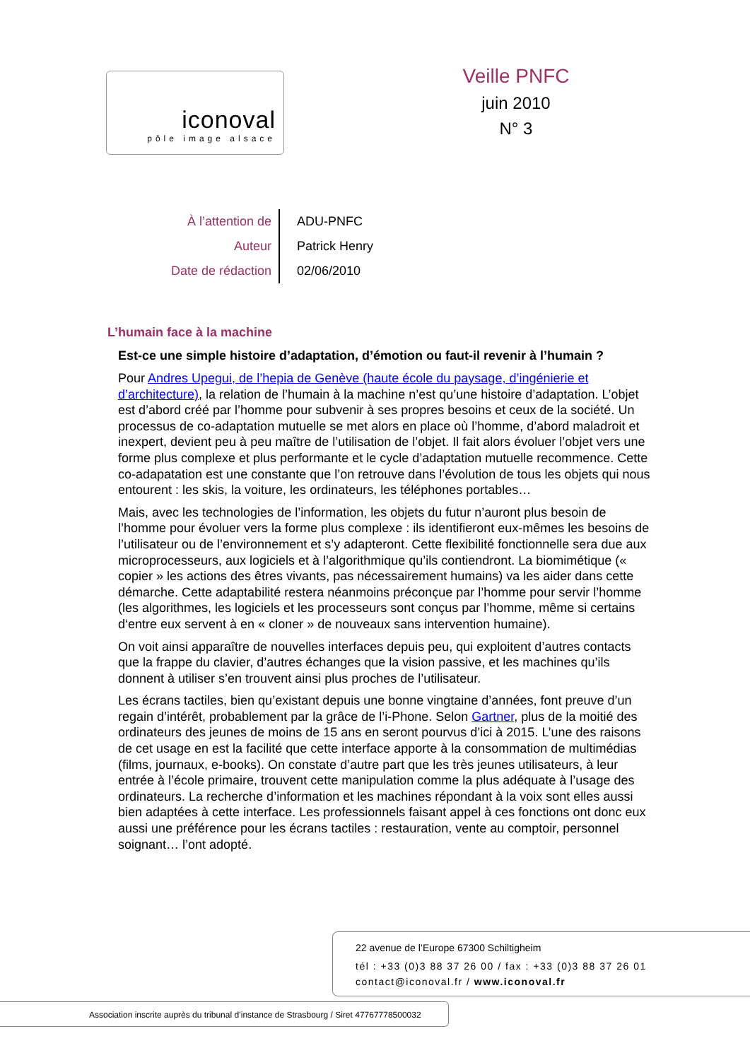iconoval
pôle image alsace
Veille PNFC
juin 2010
N° 3
| À l’attention de | ADU-PNFC |
| Auteur | Patrick Henry |
| Date de rédaction | 02/06/2010 |
L’humain face à la machine
Est-ce une simple histoire d’adaptation, d’émotion ou faut-il revenir à l’humain ?
Pour Andres Upegui, de l’hepia de Genève (haute école du paysage, d’ingénierie et d’architecture), la relation de l’humain à la machine n’est qu’une histoire d’adaptation. L’objet est d’abord créé par l’homme pour subvenir à ses propres besoins et ceux de la société. Un processus de co-adaptation mutuelle se met alors en place où l’homme, d’abord maladroit et inexpert, devient peu à peu maître de l’utilisation de l’objet. Il fait alors évoluer l’objet vers une forme plus complexe et plus performante et le cycle d’adaptation mutuelle recommence. Cette co-adapatation est une constante que l’on retrouve dans l’évolution de tous les objets qui nous entourent : les skis, la voiture, les ordinateurs, les téléphones portables…
Mais, avec les technologies de l’information, les objets du futur n’auront plus besoin de l’homme pour évoluer vers la forme plus complexe : ils identifieront eux-mêmes les besoins de l’utilisateur ou de l’environnement et s’y adapteront. Cette flexibilité fonctionnelle sera due aux microprocesseurs, aux logiciels et à l’algorithmique qu’ils contiendront. La biomimétique (« copier » les actions des êtres vivants, pas nécessairement humains) va les aider dans cette démarche. Cette adaptabilité restera néanmoins préconçue par l’homme pour servir l’homme (les algorithmes, les logiciels et les processeurs sont conçus par l’homme, même si certains d‘entre eux servent à en « cloner » de nouveaux sans intervention humaine).
On voit ainsi apparaître de nouvelles interfaces depuis peu, qui exploitent d’autres contacts que la frappe du clavier, d’autres échanges que la vision passive, et les machines qu’ils donnent à utiliser s’en trouvent ainsi plus proches de l’utilisateur.
Les écrans tactiles, bien qu’existant depuis une bonne vingtaine d’années, font preuve d’un regain d’intérêt, probablement par la grâce de l’i-Phone. Selon Gartner, plus de la moitié des ordinateurs des jeunes de moins de 15 ans en seront pourvus d’ici à 2015. L’une des raisons de cet usage en est la facilité que cette interface apporte à la consommation de multimédias (films, journaux, e-books). On constate d’autre part que les très jeunes utilisateurs, à leur entrée à l’école primaire, trouvent cette manipulation comme la plus adéquate à l’usage des ordinateurs. La recherche d’information et les machines répondant à la voix sont elles aussi bien adaptées à cette interface. Les professionnels faisant appel à ces fonctions ont donc eux aussi une préférence pour les écrans tactiles : restauration, vente au comptoir, personnel soignant… l’ont adopté.
22 avenue de l’Europe 67300 Schiltigheim
tél : +33 (0)3 88 37 26 00 / fax : +33 (0)3 88 37 26 01
contact@iconoval.fr / www.iconoval.fr
Association inscrite auprès du tribunal d’instance de Strasbourg / Siret 47767778500032